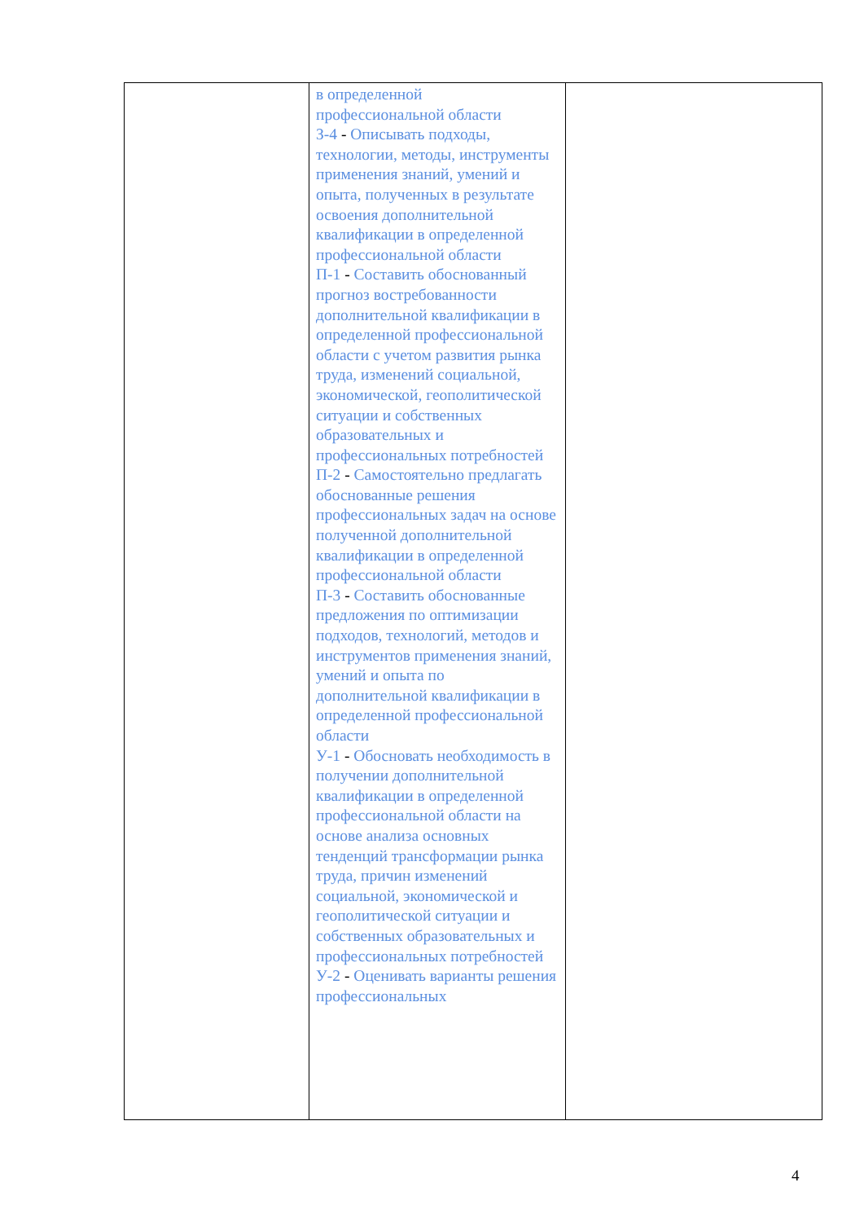| | в определенной профессиональной области З-4 - Описывать подходы, технологии, методы, инструменты применения знаний, умений и опыта, полученных в результате освоения дополнительной квалификации в определенной профессиональной области П-1 - Составить обоснованный прогноз востребованности дополнительной квалификации в определенной профессиональной области с учетом развития рынка труда, изменений социальной, экономической, геополитической ситуации и собственных образовательных и профессиональных потребностей П-2 - Самостоятельно предлагать обоснованные решения профессиональных задач на основе полученной дополнительной квалификации в определенной профессиональной области П-3 - Составить обоснованные предложения по оптимизации подходов, технологий, методов и инструментов применения знаний, умений и опыта по дополнительной квалификации в определенной профессиональной области У-1 - Обосновать необходимость в получении дополнительной квалификации в определенной профессиональной области на основе анализа основных тенденций трансформации рынка труда, причин изменений социальной, экономической и геополитической ситуации и собственных образовательных и профессиональных потребностей У-2 - Оценивать варианты решения профессиональных | |
4